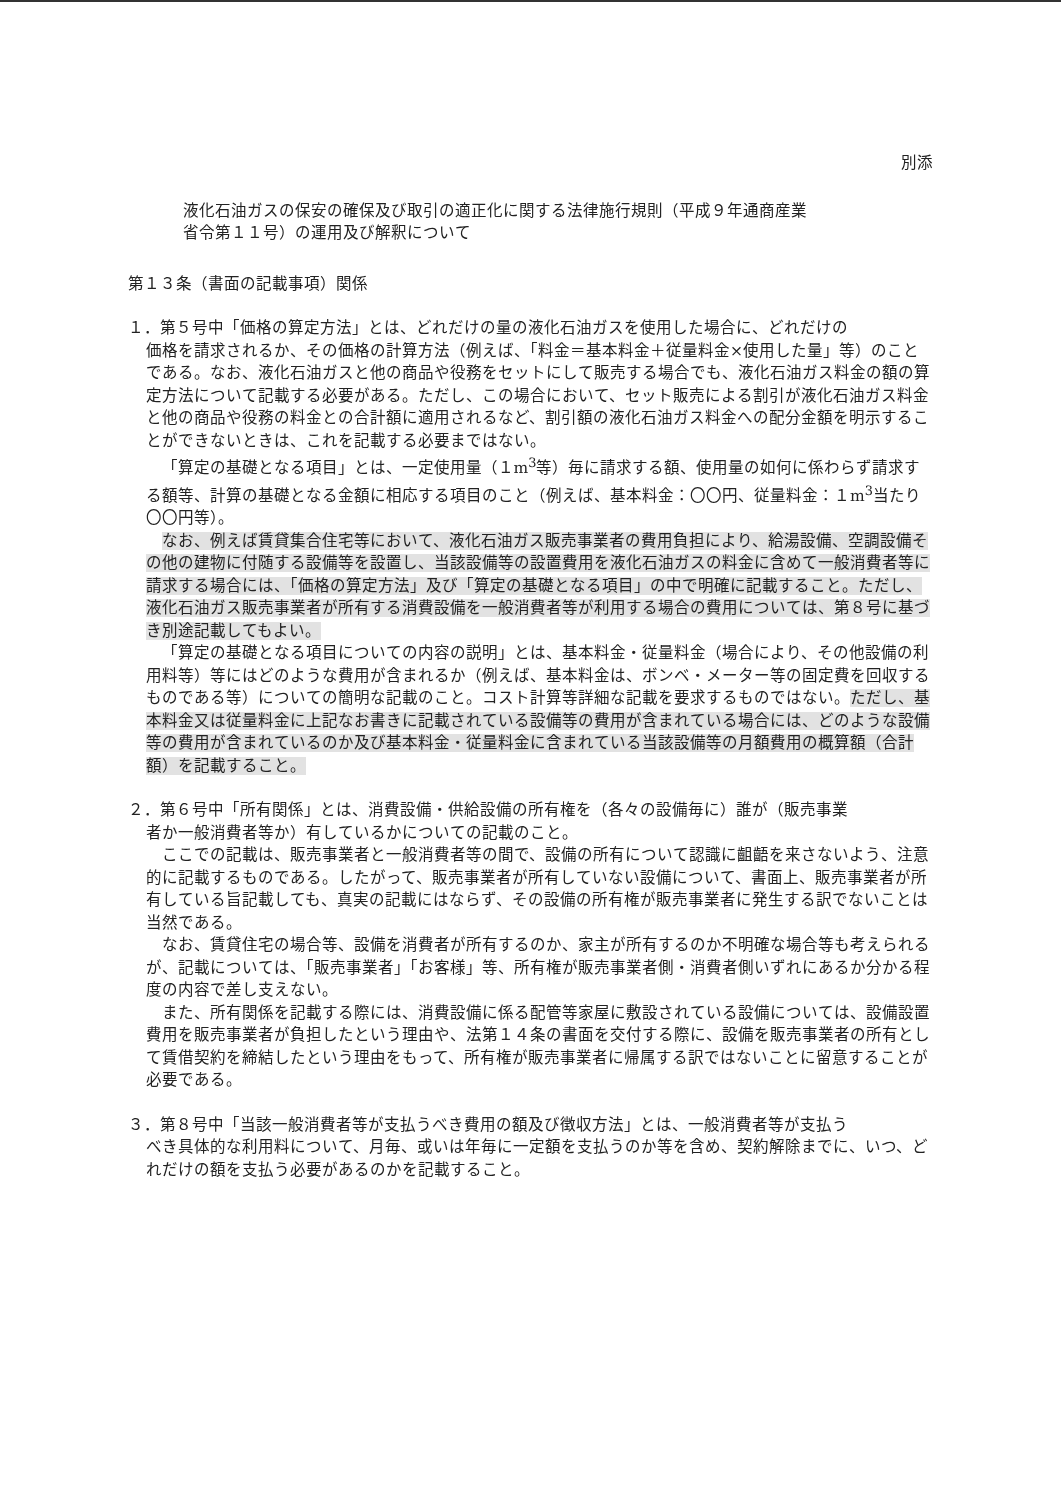別添
液化石油ガスの保安の確保及び取引の適正化に関する法律施行規則（平成９年通商産業
省令第１１号）の運用及び解釈について
第１３条（書面の記載事項）関係
１．第５号中「価格の算定方法」とは、どれだけの量の液化石油ガスを使用した場合に、どれだけの
価格を請求されるか、その価格の計算方法（例えば、「料金＝基本料金＋従量料金×使用した量」等）のことである。なお、液化石油ガスと他の商品や役務をセットにして販売する場合でも、液化石油ガス料金の額の算定方法について記載する必要がある。ただし、この場合において、セット販売による割引が液化石油ガス料金と他の商品や役務の料金との合計額に適用されるなど、割引額の液化石油ガス料金への配分金額を明示することができないときは、これを記載する必要まではない。
「算定の基礎となる項目」とは、一定使用量（１m<sup>3</sup>等）毎に請求する額、使用量の如何に係わらず請求する額等、計算の基礎となる金額に相応する項目のこと（例えば、基本料金：〇〇円、従量料金：１m<sup>3</sup>当たり〇〇円等）。
なお、例えば賃貸集合住宅等において、液化石油ガス販売事業者の費用負担により、給湯設備、空調設備その他の建物に付随する設備等を設置し、当該設備等の設置費用を液化石油ガスの料金に含めて一般消費者等に請求する場合には、「価格の算定方法」及び「算定の基礎となる項目」の中で明確に記載すること。ただし、液化石油ガス販売事業者が所有する消費設備を一般消費者等が利用する場合の費用については、第８号に基づき別途記載してもよい。
「算定の基礎となる項目についての内容の説明」とは、基本料金・従量料金（場合により、その他設備の利用料等）等にはどのような費用が含まれるか（例えば、基本料金は、ボンベ・メーター等の固定費を回収するものである等）についての簡明な記載のこと。コスト計算等詳細な記載を要求するものではない。ただし、基本料金又は従量料金に上記なお書きに記載されている設備等の費用が含まれている場合には、どのような設備等の費用が含まれているのか及び基本料金・従量料金に含まれている当該設備等の月額費用の概算額（合計額）を記載すること。
２．第６号中「所有関係」とは、消費設備・供給設備の所有権を（各々の設備毎に）誰が（販売事業
者か一般消費者等か）有しているかについての記載のこと。
ここでの記載は、販売事業者と一般消費者等の間で、設備の所有について認識に齟齬を来さないよう、注意的に記載するものである。したがって、販売事業者が所有していない設備について、書面上、販売事業者が所有している旨記載しても、真実の記載にはならず、その設備の所有権が販売事業者に発生する訳でないことは当然である。
なお、賃貸住宅の場合等、設備を消費者が所有するのか、家主が所有するのか不明確な場合等も考えられるが、記載については、「販売事業者」「お客様」等、所有権が販売事業者側・消費者側いずれにあるか分かる程度の内容で差し支えない。
また、所有関係を記載する際には、消費設備に係る配管等家屋に敷設されている設備については、設備設置費用を販売事業者が負担したという理由や、法第１４条の書面を交付する際に、設備を販売事業者の所有として賃借契約を締結したという理由をもって、所有権が販売事業者に帰属する訳ではないことに留意することが必要である。
３．第８号中「当該一般消費者等が支払うべき費用の額及び徴収方法」とは、一般消費者等が支払う
べき具体的な利用料について、月毎、或いは年毎に一定額を支払うのか等を含め、契約解除までに、いつ、どれだけの額を支払う必要があるのかを記載すること。